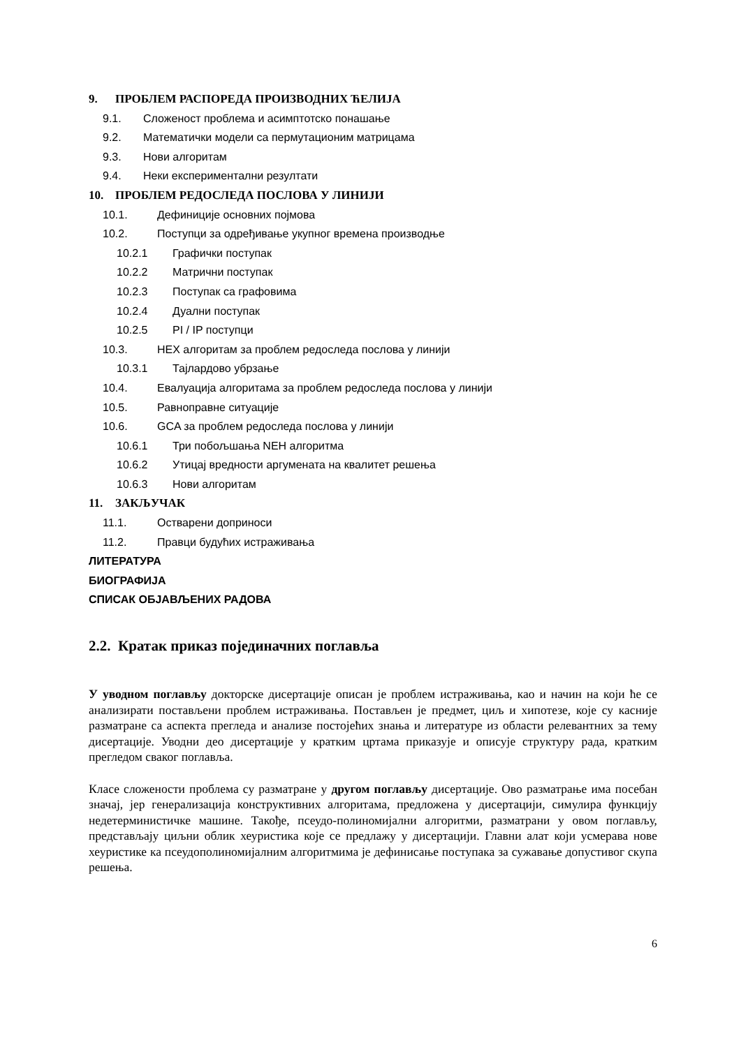9. ПРОБЛЕМ РАСПОРЕДА ПРОИЗВОДНИХ ЋЕЛИЈА
9.1. Сложеност проблема и асимптотско понашање
9.2. Математички модели са пермутационим матрицама
9.3. Нови алгоритам
9.4. Неки експериментални резултати
10. ПРОБЛЕМ РЕДОСЛЕДА ПОСЛОВА У ЛИНИЈИ
10.1. Дефиниције основних појмова
10.2. Поступци за одређивање укупног времена производње
10.2.1 Графички поступак
10.2.2 Матрични поступак
10.2.3 Поступак са графовима
10.2.4 Дуални поступак
10.2.5 PI / IP поступци
10.3. HEX алгоритам за проблем редоследа послова у линији
10.3.1 Тајлардово убрзање
10.4. Евалуација алгоритама за проблем редоследа послова у линији
10.5. Равноправне ситуације
10.6. GCA за проблем редоследа послова у линији
10.6.1 Три побољшања NEH алгоритма
10.6.2 Утицај вредности аргумената на квалитет решења
10.6.3 Нови алгоритам
11. ЗАКЉУЧАК
11.1. Остварени доприноси
11.2. Правци будућих истраживања
ЛИТЕРАТУРА
БИОГРАФИЈА
СПИСАК ОБЈАВЉЕНИХ РАДОВА
2.2. Кратак приказ појединачних поглавља
У уводном поглављу докторске дисертације описан је проблем истраживања, као и начин на који ће се анализирати постављени проблем истраживања. Постављен је предмет, циљ и хипотезе, које су касније разматране са аспекта прегледа и анализе постојећих знања и литературе из области релевантних за тему дисертације. Уводни део дисертације у кратким цртама приказује и описује структуру рада, кратким прегледом сваког поглавља.
Класе сложености проблема су разматране у другом поглављу дисертације. Ово разматрање има посебан значај, јер генерализација конструктивних алгоритама, предложена у дисертацији, симулира функцију недетерминистичке машине. Такође, псеудо-полиномијални алгоритми, разматрани у овом поглављу, представљају циљни облик хеуристика које се предлажу у дисертацији. Главни алат који усмерава нове хеуристике ка псеудополиномијалним алгоритмима је дефинисање поступака за сужавање допустивог скупа решења.
6